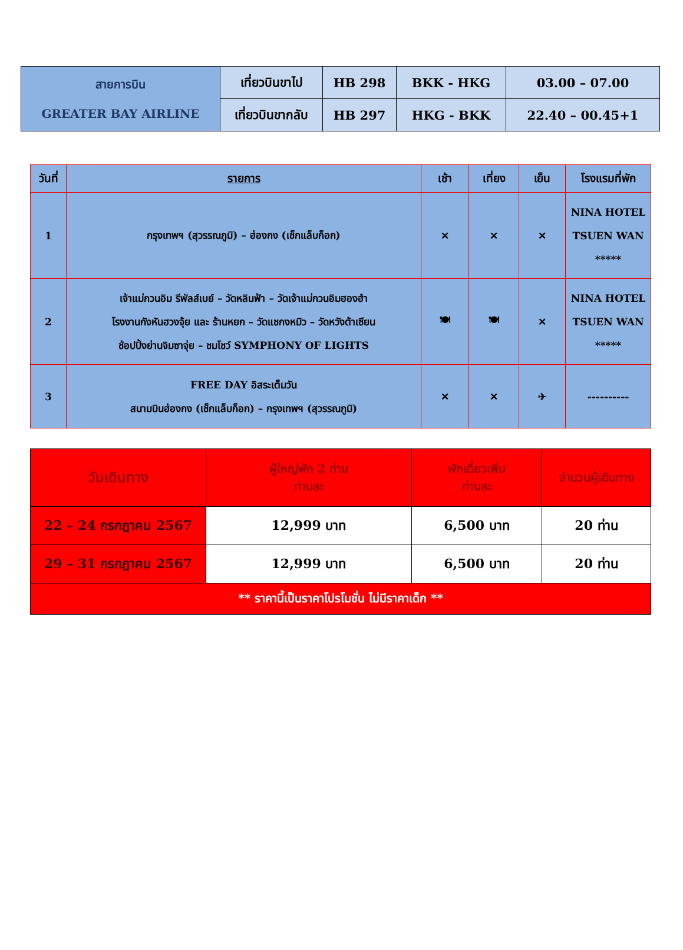| สายการบิน GREATER BAY AIRLINE | เที่ยวบินขาไป | HB 298 | BKK - HKG | 03.00 – 07.00 |
| | เที่ยวบินขากลับ | HB 297 | HKG - BKK | 22.40 – 00.45+1 |
| วันที่ | รายการ | เช้า | เที่ยง | เย็น | โรงแรมที่พัก |
| --- | --- | --- | --- | --- | --- |
| 1 | กรุงเทพฯ (สุวรรณภูมิ) – ฮ่องกง (เช็กแล็บก็อก) | ✕ | ✕ | ✕ | NINA HOTEL TSUEN WAN ***** |
| 2 | เจ้าแม่กวนอิม รีพัลส์เบย์ – วัดหลินฟ้า – วัดเจ้าแม่กวนอิมฮองฮำ โรงงานกังหันฮวงจุ้ย และ ร้านหยก – วัดแชกงหมิว – วัดหวังต้าเซียน ช้อปปิ้งย่านจิมซาจุ่ย – ชมโชว์ SYMPHONY OF LIGHTS | 🍽 | 🍽 | ✕ | NINA HOTEL TSUEN WAN ***** |
| 3 | FREE DAY อิสระเต็มวัน สนามบินฮ่องกง (เช็กแล็บก็อก) – กรุงเทพฯ (สุวรรณภูมิ) | ✕ | ✕ | ✈ | ---------- |
| วันเดินทาง | ผู้ใหญ่พัก 2 ท่าน ท่านละ | พักเดี่ยวเพิ่ม ท่านละ | จำนวนผู้เดินทาง |
| 22 – 24 กรกฎาคม 2567 | 12,999 บาท | 6,500 บาท | 20 ท่าน |
| 29 – 31 กรกฎาคม 2567 | 12,999 บาท | 6,500 บาท | 20 ท่าน |
| ** ราคานี้เป็นราคาโปรโมชั่น ไม่มีราคาเด็ก ** | | | |